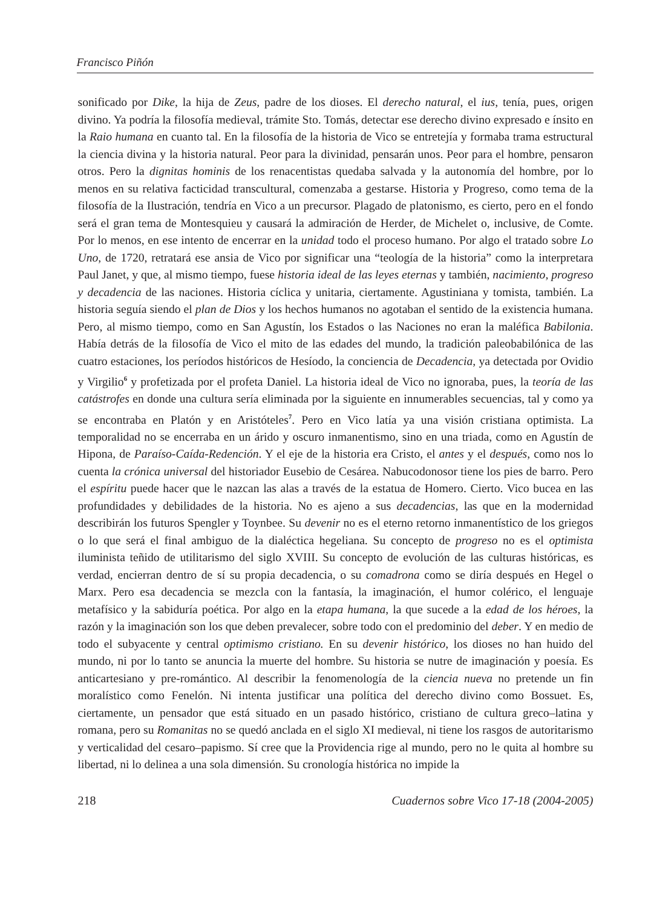Francisco Piñón
sonificado por Dike, la hija de Zeus, padre de los dioses. El derecho natural, el ius, tenía, pues, origen divino. Ya podría la filosofía medieval, trámite Sto. Tomás, detectar ese derecho divino expresado e ínsito en la Raio humana en cuanto tal. En la filosofía de la historia de Vico se entretejía y formaba trama estructural la ciencia divina y la historia natural. Peor para la divinidad, pensarán unos. Peor para el hombre, pensaron otros. Pero la dignitas hominis de los renacentistas quedaba salvada y la autonomía del hombre, por lo menos en su relativa facticidad transcultural, comenzaba a gestarse. Historia y Progreso, como tema de la filosofía de la Ilustración, tendría en Vico a un precursor. Plagado de platonismo, es cierto, pero en el fondo será el gran tema de Montesquieu y causará la admiración de Herder, de Michelet o, inclusive, de Comte. Por lo menos, en ese intento de encerrar en la unidad todo el proceso humano. Por algo el tratado sobre Lo Uno, de 1720, retratará ese ansia de Vico por significar una “teología de la historia” como la interpretara Paul Janet, y que, al mismo tiempo, fuese historia ideal de las leyes eternas y también, nacimiento, progreso y decadencia de las naciones. Historia cíclica y unitaria, ciertamente. Agustiniana y tomista, también. La historia seguía siendo el plan de Dios y los hechos humanos no agotaban el sentido de la existencia humana. Pero, al mismo tiempo, como en San Agustín, los Estados o las Naciones no eran la maléfica Babilonia. Había detrás de la filosofía de Vico el mito de las edades del mundo, la tradición paleobabilónica de las cuatro estaciones, los períodos históricos de Hesíodo, la conciencia de Decadencia, ya detectada por Ovidio y Virgilio<sup>6</sup> y profetizada por el profeta Daniel. La historia ideal de Vico no ignoraba, pues, la teoría de las catástrofes en donde una cultura sería eliminada por la siguiente en innumerables secuencias, tal y como ya se encontraba en Platón y en Aristóteles<sup>7</sup>. Pero en Vico latía ya una visión cristiana optimista. La temporalidad no se encerraba en un árido y oscuro inmanentismo, sino en una triada, como en Agustín de Hipona, de Paraíso-Caída-Redención. Y el eje de la historia era Cristo, el antes y el después, como nos lo cuenta la crónica universal del historiador Eusebio de Cesárea. Nabucodonosor tiene los pies de barro. Pero el espíritu puede hacer que le nazcan las alas a través de la estatua de Homero. Cierto. Vico bucea en las profundidades y debilidades de la historia. No es ajeno a sus decadencias, las que en la modernidad describirán los futuros Spengler y Toynbee. Su devenir no es el eterno retorno inmanentístico de los griegos o lo que será el final ambiguo de la dialéctica hegeliana. Su concepto de progreso no es el optimista iluminista teñido de utilitarismo del siglo XVIII. Su concepto de evolución de las culturas históricas, es verdad, encierran dentro de sí su propia decadencia, o su comadrona como se diría después en Hegel o Marx. Pero esa decadencia se mezcla con la fantasía, la imaginación, el humor colérico, el lenguaje metafísico y la sabiduría poética. Por algo en la etapa humana, la que sucede a la edad de los héroes, la razón y la imaginación son los que deben prevalecer, sobre todo con el predominio del deber. Y en medio de todo el subyacente y central optimismo cristiano. En su devenir histórico, los dioses no han huido del mundo, ni por lo tanto se anuncia la muerte del hombre. Su historia se nutre de imaginación y poesía. Es anticartesiano y pre-romántico. Al describir la fenomenología de la ciencia nueva no pretende un fin moralístico como Fenelón. Ni intenta justificar una política del derecho divino como Bossuet. Es, ciertamente, un pensador que está situado en un pasado histórico, cristiano de cultura greco–latina y romana, pero su Romanitas no se quedó anclada en el siglo XI medieval, ni tiene los rasgos de autoritarismo y verticalidad del cesaro–papismo. Sí cree que la Providencia rige al mundo, pero no le quita al hombre su libertad, ni lo delinea a una sola dimensión. Su cronología histórica no impide la
218 Cuadernos sobre Vico 17-18 (2004-2005)